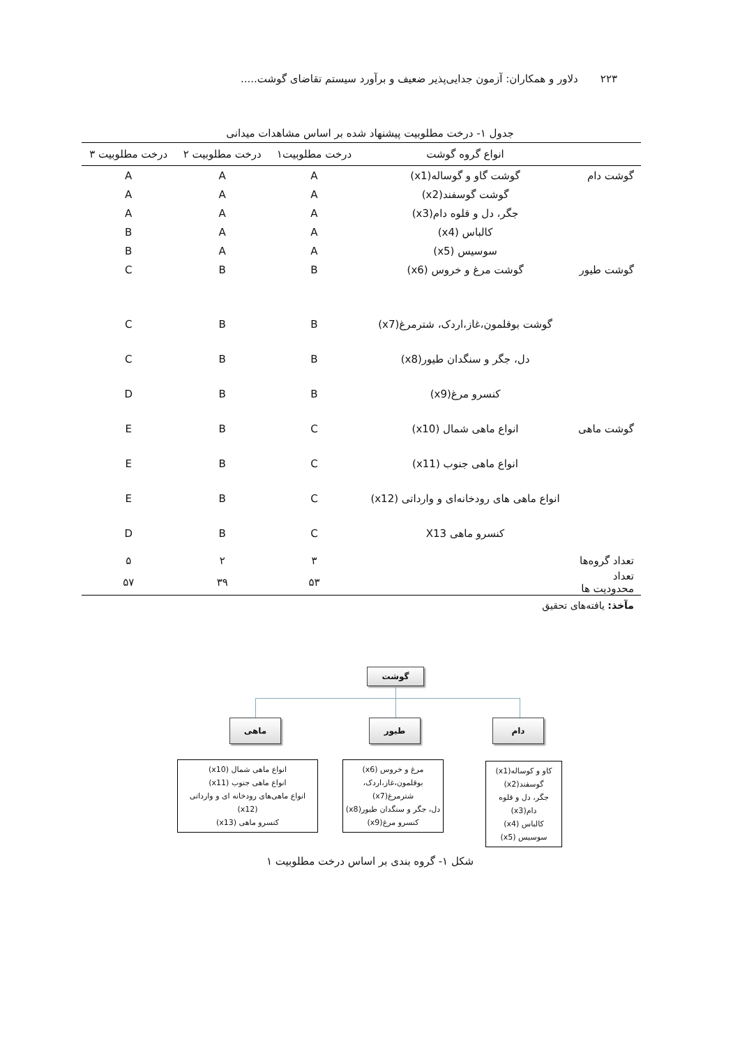۲۲۳ دلاور و همکاران: آزمون جدایی‌پذیر ضعیف و برآورد سیستم تقاضای گوشت.....
جدول ۱- درخت مطلوبیت پیشنهاد شده بر اساس مشاهدات میدانی
| | انواع گروه گوشت | درخت مطلوبیت۱ | درخت مطلوبیت ۲ | درخت مطلوبیت ۳ |
| --- | --- | --- | --- | --- |
| گوشت دام | گوشت گاو و گوساله(x1) | A | A | A |
| | گوشت گوسفند(x2) | A | A | A |
| | جگر، دل و قلوه دام(x3) | A | A | A |
| | کالباس (x4) | A | A | B |
| | سوسیس (x5) | A | A | B |
| گوشت طیور | گوشت مرغ و خروس (x6) | B | B | C |
| | گوشت بوقلمون،غاز،اردک، شترمرغ(x7) | B | B | C |
| | دل، جگر و سنگدان طیور(x8) | B | B | C |
| | کنسرو مرغ(x9) | B | B | D |
| گوشت ماهی | انواع ماهی شمال (x10) | C | B | E |
| | انواع ماهی جنوب (x11) | C | B | E |
| | انواع ماهی های رودخانه‌ای و وارداتی (x12) | C | B | E |
| | کنسرو ماهی X13 | C | B | D |
| تعداد گروه‌ها | | ۳ | ۲ | ۵ |
| تعداد محدودیت ها | | ۵۳ | ۳۹ | ۵۷ |
مآخذ: یافته‌های تحقیق
گوشت
دام
طیور
ماهی
کاو و کوساله(x1)
گوسفند(x2)
جگر، دل و قلوه دام(x3)
کالباس (x4)
سوسیس (x5)
مرغ و خروس (x6)
بوقلمون،غاز،اردک، شترمرغ(x7)
دل، جگر و سنگدان طیور(x8)
کنسرو مرغ(x9)
انواع ماهی شمال (x10)
انواع ماهی جنوب (x11)
انواع ماهی‌های رودخانه ای و وارداتی (x12)
کنسرو ماهی (x13)
شکل ۱- گروه بندی بر اساس درخت مطلوبیت ۱